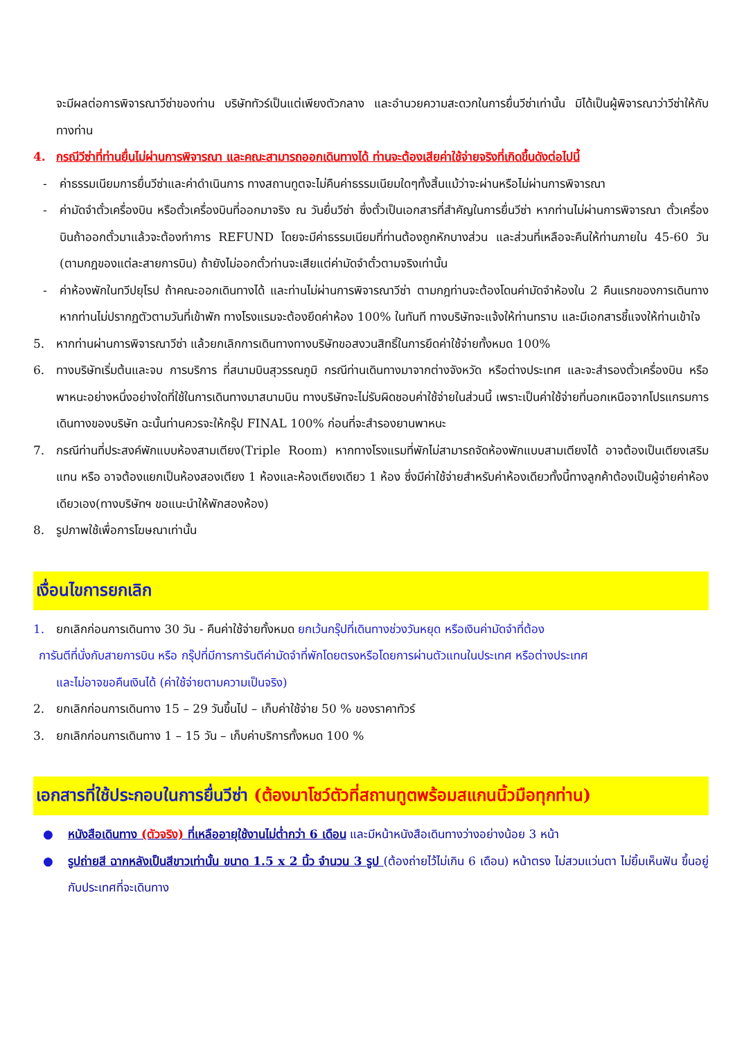จะมีผลต่อการพิจารณาวีซ่าของท่าน บริษัททัวร์เป็นแต่เพียงตัวกลาง และอำนวยความสะดวกในการยื่นวีซ่าเท่านั้น มิได้เป็นผู้พิจารณาว่าวีซ่าให้กับทางท่าน
4. กรณีวีซ่าที่ท่านยื่นไม่ผ่านการพิจารณา และคณะสามารถออกเดินทางได้ ท่านจะต้องเสียค่าใช้จ่ายจริงที่เกิดขึ้นดังต่อไปนี้
- ค่าธรรมเนียมการยื่นวีซ่าและค่าดำเนินการ ทางสถานทูตจะไม่คืนค่าธรรมเนียมใดๆทั้งสิ้นแม้ว่าจะผ่านหรือไม่ผ่านการพิจารณา
- ค่ามัดจำตั๋วเครื่องบิน หรือตั๋วเครื่องบินที่ออกมาจริง ณ วันยื่นวีซ่า ซึ่งตั๋วเป็นเอกสารที่สำคัญในการยื่นวีซ่า หากท่านไม่ผ่านการพิจารณา ตั๋วเครื่องบินถ้าออกตั๋วมาแล้วจะต้องทำการ REFUND โดยจะมีค่าธรรมเนียมที่ท่านต้องถูกหักบางส่วน และส่วนที่เหลือจะคืนให้ท่านภายใน 45-60 วัน (ตามกฎของแต่ละสายการบิน) ถ้ายังไม่ออกตั๋วท่านจะเสียแต่ค่ามัดจำตั๋วตามจริงเท่านั้น
- ค่าห้องพักในทวีปยุโรป ถ้าคณะออกเดินทางได้ และท่านไม่ผ่านการพิจารณาวีซ่า ตามกฎท่านจะต้องโดนค่ามัดจำห้องใน 2 คืนแรกของการเดินทางหากท่านไม่ปรากฏตัวตามวันที่เข้าพัก ทางโรงแรมจะต้องยึดค่าห้อง 100% ในทันที ทางบริษัทจะแจ้งให้ท่านทราบ และมีเอกสารชี้แจงให้ท่านเข้าใจ
5. หากท่านผ่านการพิจารณาวีซ่า แล้วยกเลิกการเดินทางทางบริษัทขอสงวนสิทธิ์ในการยึดค่าใช้จ่ายทั้งหมด 100%
6. ทางบริษัทเริ่มต้นและจบ การบริการ ที่สนามบินสุวรรณภูมิ กรณีท่านเดินทางมาจากต่างจังหวัด หรือต่างประเทศ และจะสำรองตั๋วเครื่องบิน หรือพาหนะอย่างหนึ่งอย่างใดที่ใช้ในการเดินทางมาสนามบิน ทางบริษัทจะไม่รับผิดชอบค่าใช้จ่ายในส่วนนี้ เพราะเป็นค่าใช้จ่ายที่นอกเหนือจากโปรแกรมการเดินทางของบริษัท ฉะนั้นท่านควรจะให้กรุ๊ป FINAL 100% ก่อนที่จะสำรองยานพาหนะ
7. กรณีท่านที่ประสงค์พักแบบห้องสามเตียง(Triple Room) หากทางโรงแรมที่พักไม่สามารถจัดห้องพักแบบสามเตียงได้ อาจต้องเป็นเตียงเสริมแทน หรือ อาจต้องแยกเป็นห้องสองเตียง 1 ห้องและห้องเตียงเดียว 1 ห้อง ซึ่งมีค่าใช้จ่ายสำหรับค่าห้องเดียวทั้งนี้ทางลูกค้าต้องเป็นผู้จ่ายค่าห้องเดียวเอง(ทางบริษัทฯ ขอแนะนำให้พักสองห้อง)
8. รูปภาพใช้เพื่อการโฆษณาเท่านั้น
เงื่อนไขการยกเลิก
1. ยกเลิกก่อนการเดินทาง 30 วัน - คืนค่าใช้จ่ายทั้งหมด ยกเว้นกรุ๊ปที่เดินทางช่วงวันหยุด หรือเงินค่ามัดจำที่ต้อง
การันตีที่นั่งกับสายการบิน หรือ กรุ๊ปที่มีการการันตีค่ามัดจำที่พักโดยตรงหรือโดยการผ่านตัวแทนในประเทศ หรือต่างประเทศ
และไม่อาจขอคืนเงินได้ (ค่าใช้จ่ายตามความเป็นจริง)
2. ยกเลิกก่อนการเดินทาง 15 – 29 วันขึ้นไป – เก็บค่าใช้จ่าย 50 % ของราคาทัวร์
3. ยกเลิกก่อนการเดินทาง 1 – 15 วัน – เก็บค่าบริการทั้งหมด 100 %
เอกสารที่ใช้ประกอบในการยื่นวีซ่า (ต้องมาโชว์ตัวที่สถานทูตพร้อมสแกนนิ้วมือทุกท่าน)
● หนังสือเดินทาง (ตัวจริง) ที่เหลืออายุใช้งานไม่ต่ำกว่า 6 เดือน และมีหน้าหนังสือเดินทางว่างอย่างน้อย 3 หน้า
● รูปถ่ายสี ฉากหลังเป็นสีขาวเท่านั้น ขนาด 1.5 x 2 นิ้ว จำนวน 3 รูป (ต้องถ่ายไว้ไม่เกิน 6 เดือน) หน้าตรง ไม่สวมแว่นตา ไม่ยิ้มเห็นฟัน ขึ้นอยู่กับประเทศที่จะเดินทาง